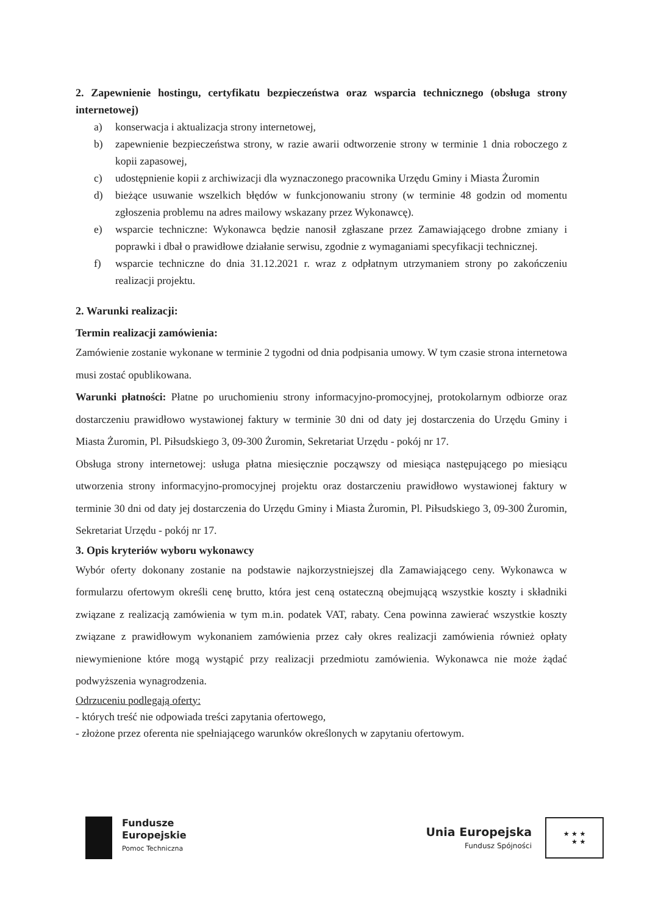2. Zapewnienie hostingu, certyfikatu bezpieczeństwa oraz wsparcia technicznego (obsługa strony internetowej)
a) konserwacja i aktualizacja strony internetowej,
b) zapewnienie bezpieczeństwa strony, w razie awarii odtworzenie strony w terminie 1 dnia roboczego z kopii zapasowej,
c) udostępnienie kopii z archiwizacji dla wyznaczonego pracownika Urzędu Gminy i Miasta Żuromin
d) bieżące usuwanie wszelkich błędów w funkcjonowaniu strony (w terminie 48 godzin od momentu zgłoszenia problemu na adres mailowy wskazany przez Wykonawcę).
e) wsparcie techniczne: Wykonawca będzie nanosił zgłaszane przez Zamawiającego drobne zmiany i poprawki i dbał o prawidłowe działanie serwisu, zgodnie z wymaganiami specyfikacji technicznej.
f) wsparcie techniczne do dnia 31.12.2021 r. wraz z odpłatnym utrzymaniem strony po zakończeniu realizacji projektu.
2. Warunki realizacji:
Termin realizacji zamówienia:
Zamówienie zostanie wykonane w terminie 2 tygodni od dnia podpisania umowy. W tym czasie strona internetowa musi zostać opublikowana.
Warunki płatności: Płatne po uruchomieniu strony informacyjno-promocyjnej, protokolarnym odbiorze oraz dostarczeniu prawidłowo wystawionej faktury w terminie 30 dni od daty jej dostarczenia do Urzędu Gminy i Miasta Żuromin, Pl. Piłsudskiego 3, 09-300 Żuromin, Sekretariat Urzędu - pokój nr 17.
Obsługa strony internetowej: usługa płatna miesięcznie począwszy od miesiąca następującego po miesiącu utworzenia strony informacyjno-promocyjnej projektu oraz dostarczeniu prawidłowo wystawionej faktury w terminie 30 dni od daty jej dostarczenia do Urzędu Gminy i Miasta Żuromin, Pl. Piłsudskiego 3, 09-300 Żuromin, Sekretariat Urzędu - pokój nr 17.
3. Opis kryteriów wyboru wykonawcy
Wybór oferty dokonany zostanie na podstawie najkorzystniejszej dla Zamawiającego ceny. Wykonawca w formularzu ofertowym określi cenę brutto, która jest ceną ostateczną obejmującą wszystkie koszty i składniki związane z realizacją zamówienia w tym m.in. podatek VAT, rabaty. Cena powinna zawierać wszystkie koszty związane z prawidłowym wykonaniem zamówienia przez cały okres realizacji zamówienia również opłaty niewymienione które mogą wystąpić przy realizacji przedmiotu zamówienia. Wykonawca nie może żądać podwyższenia wynagrodzenia.
Odrzuceniu podlegają oferty:
- których treść nie odpowiada treści zapytania ofertowego,
- złożone przez oferenta nie spełniającego warunków określonych w zapytaniu ofertowym.
Fundusze
Europejskie
Pomoc Techniczna
Unia Europejska
Fundusz Spójności
★ ★ ★
★ ★